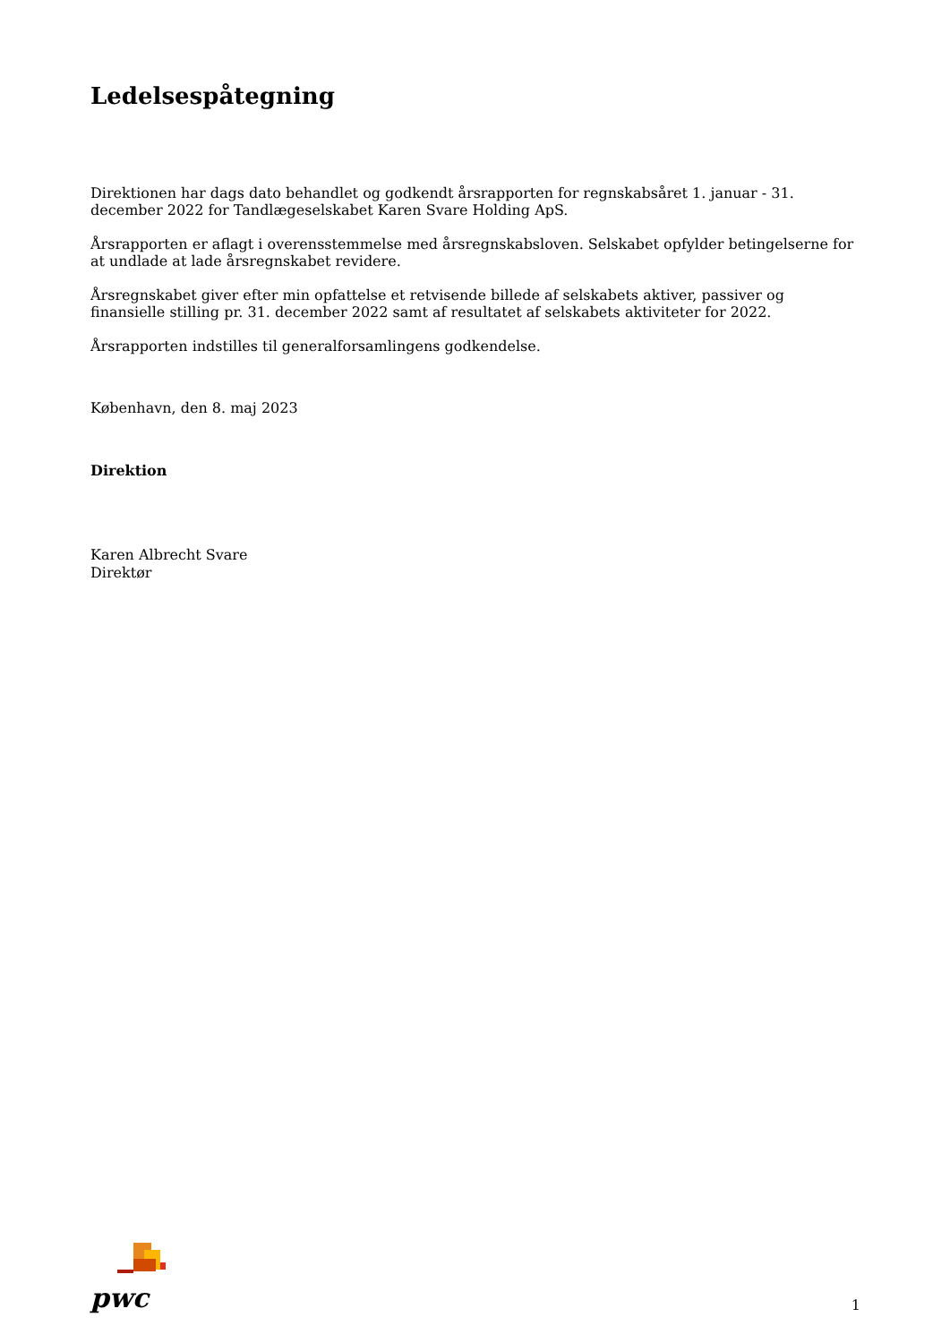Ledelsespåtegning
Direktionen har dags dato behandlet og godkendt årsrapporten for regnskabsåret 1. januar - 31. december 2022 for Tandlægeselskabet Karen Svare Holding ApS.
Årsrapporten er aflagt i overensstemmelse med årsregnskabsloven. Selskabet opfylder betingelserne for at undlade at lade årsregnskabet revidere.
Årsregnskabet giver efter min opfattelse et retvisende billede af selskabets aktiver, passiver og finansielle stilling pr. 31. december 2022 samt af resultatet af selskabets aktiviteter for 2022.
Årsrapporten indstilles til generalforsamlingens godkendelse.
København, den 8. maj 2023
Direktion
Karen Albrecht Svare
Direktør
pwc
1